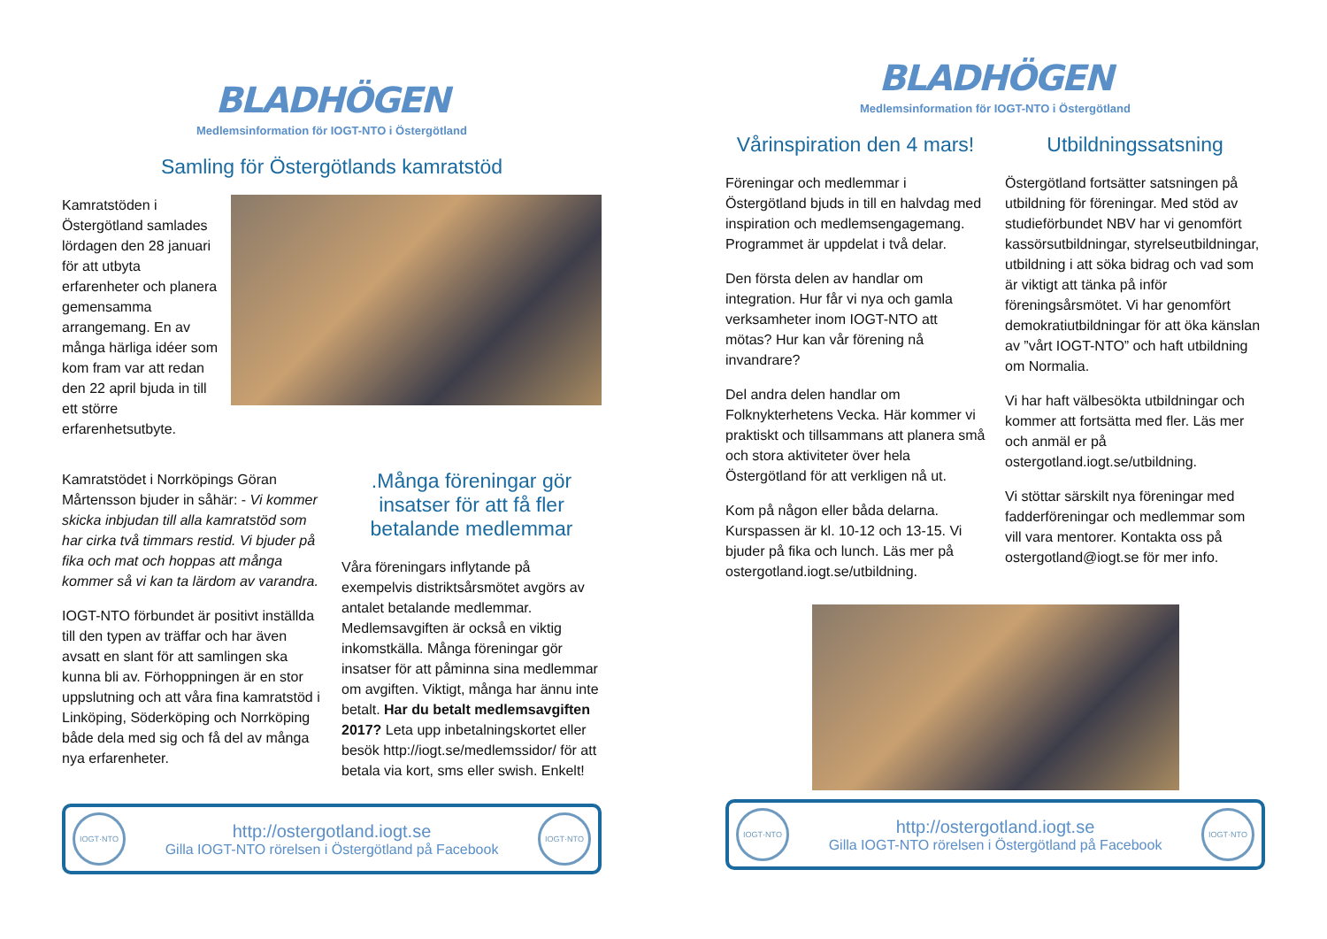BLADHÖGEN
Medlemsinformation för IOGT-NTO i Östergötland
Samling för Östergötlands kamratstöd
Kamratstöden i Östergötland samlades lördagen den 28 januari för att utbyta erfarenheter och planera gemensamma arrangemang. En av många härliga idéer som kom fram var att redan den 22 april bjuda in till ett större erfarenhetsutbyte.
Kamratstödet i Norrköpings Göran Mårtensson bjuder in såhär: - Vi kommer skicka inbjudan till alla kamratstöd som har cirka två timmars restid. Vi bjuder på fika och mat och hoppas att många kommer så vi kan ta lärdom av varandra.
IOGT-NTO förbundet är positivt inställda till den typen av träffar och har även avsatt en slant för att samlingen ska kunna bli av. Förhoppningen är en stor uppslutning och att våra fina kamratstöd i Linköping, Söderköping och Norrköping både dela med sig och få del av många nya erfarenheter.
.Många föreningar gör insatser för att få fler betalande medlemmar
Våra föreningars inflytande på exempelvis distriktsårsmötet avgörs av antalet betalande medlemmar. Medlemsavgiften är också en viktig inkomstkälla. Många föreningar gör insatser för att påminna sina medlemmar om avgiften. Viktigt, många har ännu inte betalt. Har du betalt medlemsavgiften 2017? Leta upp inbetalningskortet eller besök http://iogt.se/medlemssidor/ för att betala via kort, sms eller swish. Enkelt!
IOGT·NTO
http://ostergotland.iogt.se
Gilla IOGT-NTO rörelsen i Östergötland på Facebook
IOGT·NTO
BLADHÖGEN
Medlemsinformation för IOGT-NTO i Östergötland
Vårinspiration den 4 mars!
Föreningar och medlemmar i Östergötland bjuds in till en halvdag med inspiration och medlemsengagemang. Programmet är uppdelat i två delar.
Den första delen av handlar om integration. Hur får vi nya och gamla verksamheter inom IOGT-NTO att mötas? Hur kan vår förening nå invandrare?
Del andra delen handlar om Folknykterhetens Vecka. Här kommer vi praktiskt och tillsammans att planera små och stora aktiviteter över hela Östergötland för att verkligen nå ut.
Kom på någon eller båda delarna. Kurspassen är kl. 10-12 och 13-15. Vi bjuder på fika och lunch. Läs mer på ostergotland.iogt.se/utbildning.
Utbildningssatsning
Östergötland fortsätter satsningen på utbildning för föreningar. Med stöd av studieförbundet NBV har vi genomfört kassörsutbildningar, styrelseutbildningar, utbildning i att söka bidrag och vad som är viktigt att tänka på inför föreningsårsmötet. Vi har genomfört demokratiutbildningar för att öka känslan av ”vårt IOGT-NTO” och haft utbildning om Normalia.
Vi har haft välbesökta utbildningar och kommer att fortsätta med fler. Läs mer och anmäl er på ostergotland.iogt.se/utbildning.
Vi stöttar särskilt nya föreningar med fadderföreningar och medlemmar som vill vara mentorer. Kontakta oss på ostergotland@iogt.se för mer info.
IOGT·NTO
http://ostergotland.iogt.se
Gilla IOGT-NTO rörelsen i Östergötland på Facebook
IOGT·NTO